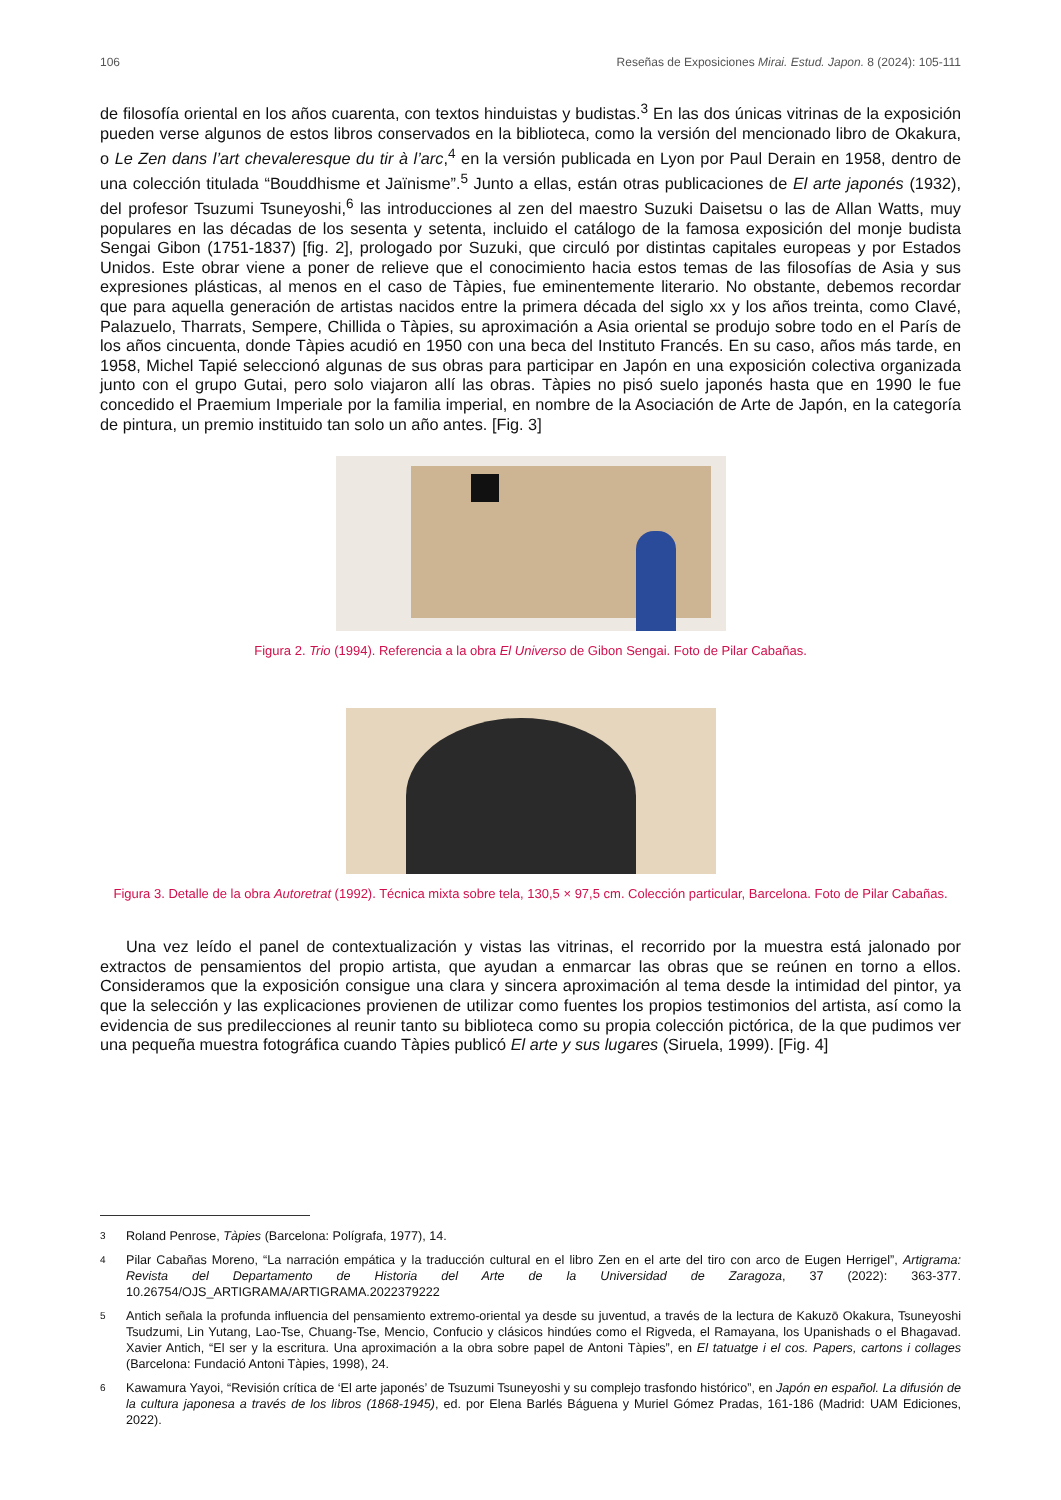106 Reseñas de Exposiciones Mirai. Estud. Japon. 8 (2024): 105-111
de filosofía oriental en los años cuarenta, con textos hinduistas y budistas.<sup>3</sup> En las dos únicas vitrinas de la exposición pueden verse algunos de estos libros conservados en la biblioteca, como la versión del mencionado libro de Okakura, o Le Zen dans l’art chevaleresque du tir à l’arc,<sup>4</sup> en la versión publicada en Lyon por Paul Derain en 1958, dentro de una colección titulada “Bouddhisme et Jaïnisme”.<sup>5</sup> Junto a ellas, están otras publicaciones de El arte japonés (1932), del profesor Tsuzumi Tsuneyoshi,<sup>6</sup> las introducciones al zen del maestro Suzuki Daisetsu o las de Allan Watts, muy populares en las décadas de los sesenta y setenta, incluido el catálogo de la famosa exposición del monje budista Sengai Gibon (1751-1837) [fig. 2], prologado por Suzuki, que circuló por distintas capitales europeas y por Estados Unidos. Este obrar viene a poner de relieve que el conocimiento hacia estos temas de las filosofías de Asia y sus expresiones plásticas, al menos en el caso de Tàpies, fue eminentemente literario. No obstante, debemos recordar que para aquella generación de artistas nacidos entre la primera década del siglo xx y los años treinta, como Clavé, Palazuelo, Tharrats, Sempere, Chillida o Tàpies, su aproximación a Asia oriental se produjo sobre todo en el París de los años cincuenta, donde Tàpies acudió en 1950 con una beca del Instituto Francés. En su caso, años más tarde, en 1958, Michel Tapié seleccionó algunas de sus obras para participar en Japón en una exposición colectiva organizada junto con el grupo Gutai, pero solo viajaron allí las obras. Tàpies no pisó suelo japonés hasta que en 1990 le fue concedido el Praemium Imperiale por la familia imperial, en nombre de la Asociación de Arte de Japón, en la categoría de pintura, un premio instituido tan solo un año antes. [Fig. 3]
Figura 2. Trio (1994). Referencia a la obra El Universo de Gibon Sengai. Foto de Pilar Cabañas.
Figura 3. Detalle de la obra Autoretrat (1992). Técnica mixta sobre tela, 130,5 × 97,5 cm. Colección particular, Barcelona. Foto de Pilar Cabañas.
Una vez leído el panel de contextualización y vistas las vitrinas, el recorrido por la muestra está jalonado por extractos de pensamientos del propio artista, que ayudan a enmarcar las obras que se reúnen en torno a ellos. Consideramos que la exposición consigue una clara y sincera aproximación al tema desde la intimidad del pintor, ya que la selección y las explicaciones provienen de utilizar como fuentes los propios testimonios del artista, así como la evidencia de sus predilecciones al reunir tanto su biblioteca como su propia colección pictórica, de la que pudimos ver una pequeña muestra fotográfica cuando Tàpies publicó El arte y sus lugares (Siruela, 1999). [Fig. 4]
3 Roland Penrose, Tàpies (Barcelona: Polígrafa, 1977), 14.
4 Pilar Cabañas Moreno, “La narración empática y la traducción cultural en el libro Zen en el arte del tiro con arco de Eugen Herrigel”, Artigrama: Revista del Departamento de Historia del Arte de la Universidad de Zaragoza, 37 (2022): 363-377. 10.26754/OJS_ARTIGRAMA/ARTIGRAMA.2022379222
5 Antich señala la profunda influencia del pensamiento extremo-oriental ya desde su juventud, a través de la lectura de Kakuzō Okakura, Tsuneyoshi Tsudzumi, Lin Yutang, Lao-Tse, Chuang-Tse, Mencio, Confucio y clásicos hindúes como el Rigveda, el Ramayana, los Upanishads o el Bhagavad. Xavier Antich, “El ser y la escritura. Una aproximación a la obra sobre papel de Antoni Tàpies”, en El tatuatge i el cos. Papers, cartons i collages (Barcelona: Fundació Antoni Tàpies, 1998), 24.
6 Kawamura Yayoi, “Revisión crítica de ‘El arte japonés’ de Tsuzumi Tsuneyoshi y su complejo trasfondo histórico”, en Japón en español. La difusión de la cultura japonesa a través de los libros (1868-1945), ed. por Elena Barlés Báguena y Muriel Gómez Pradas, 161-186 (Madrid: UAM Ediciones, 2022).